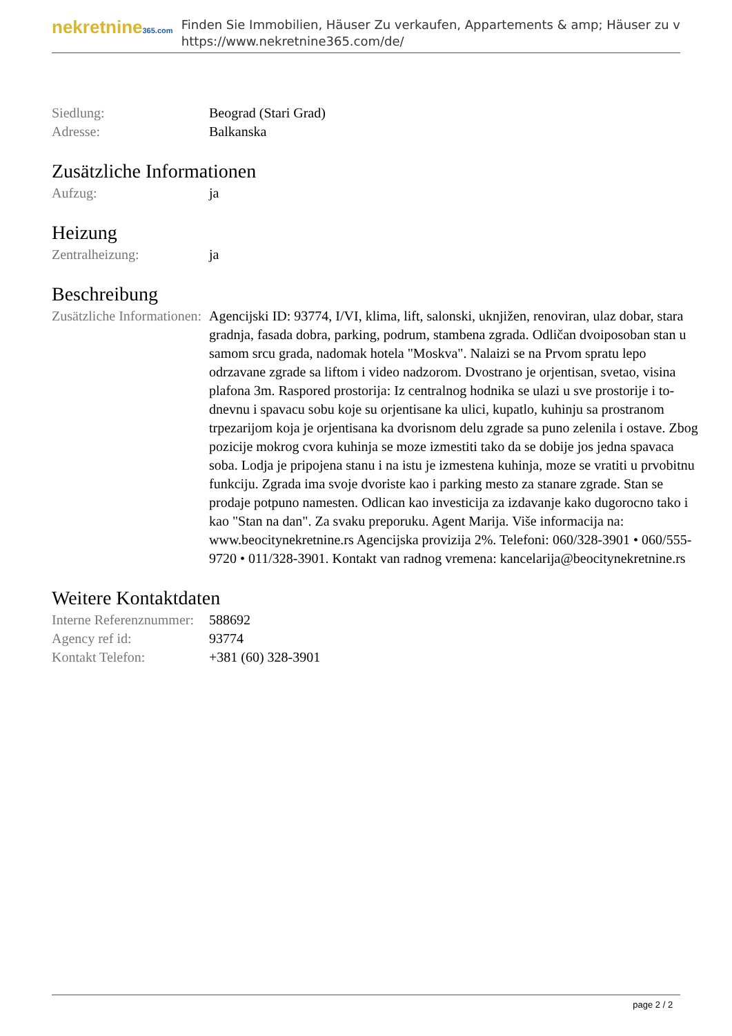nekretnine365.com
Finden Sie Immobilien, Häuser Zu verkaufen, Appartements & amp; Häuser zu v
https://www.nekretnine365.com/de/
| Siedlung: | Beograd (Stari Grad) |
| Adresse: | Balkanska |
Zusätzliche Informationen
| Aufzug: | ja |
Heizung
| Zentralheizung: | ja |
Beschreibung
| Zusätzliche Informationen: | Agencijski ID: 93774, I/VI, klima, lift, salonski, uknjižen, renoviran, ulaz dobar, stara gradnja, fasada dobra, parking, podrum, stambena zgrada. Odličan dvoiposoban stan u samom srcu grada, nadomak hotela "Moskva". Nalaizi se na Prvom spratu lepo odrzavane zgrade sa liftom i video nadzorom. Dvostrano je orjentisan, svetao, visina plafona 3m. Raspored prostorija: Iz centralnog hodnika se ulazi u sve prostorije i to- dnevnu i spavacu sobu koje su orjentisane ka ulici, kupatlo, kuhinju sa prostranom trpezarijom koja je orjentisana ka dvorisnom delu zgrade sa puno zelenila i ostave. Zbog pozicije mokrog cvora kuhinja se moze izmestiti tako da se dobije jos jedna spavaca soba. Lodja je pripojena stanu i na istu je izmestena kuhinja, moze se vratiti u prvobitnu funkciju. Zgrada ima svoje dvoriste kao i parking mesto za stanare zgrade. Stan se prodaje potpuno namesten. Odlican kao investicija za izdavanje kako dugorocno tako i kao "Stan na dan". Za svaku preporuku. Agent Marija. Više informacija na: www.beocitynekretnine.rs Agencijska provizija 2%. Telefoni: 060/328-3901 • 060/555-9720 • 011/328-3901. Kontakt van radnog vremena: kancelarija@beocitynekretnine.rs |
Weitere Kontaktdaten
| Interne Referenznummer: | 588692 |
| Agency ref id: | 93774 |
| Kontakt Telefon: | +381 (60) 328-3901 |
page 2 / 2